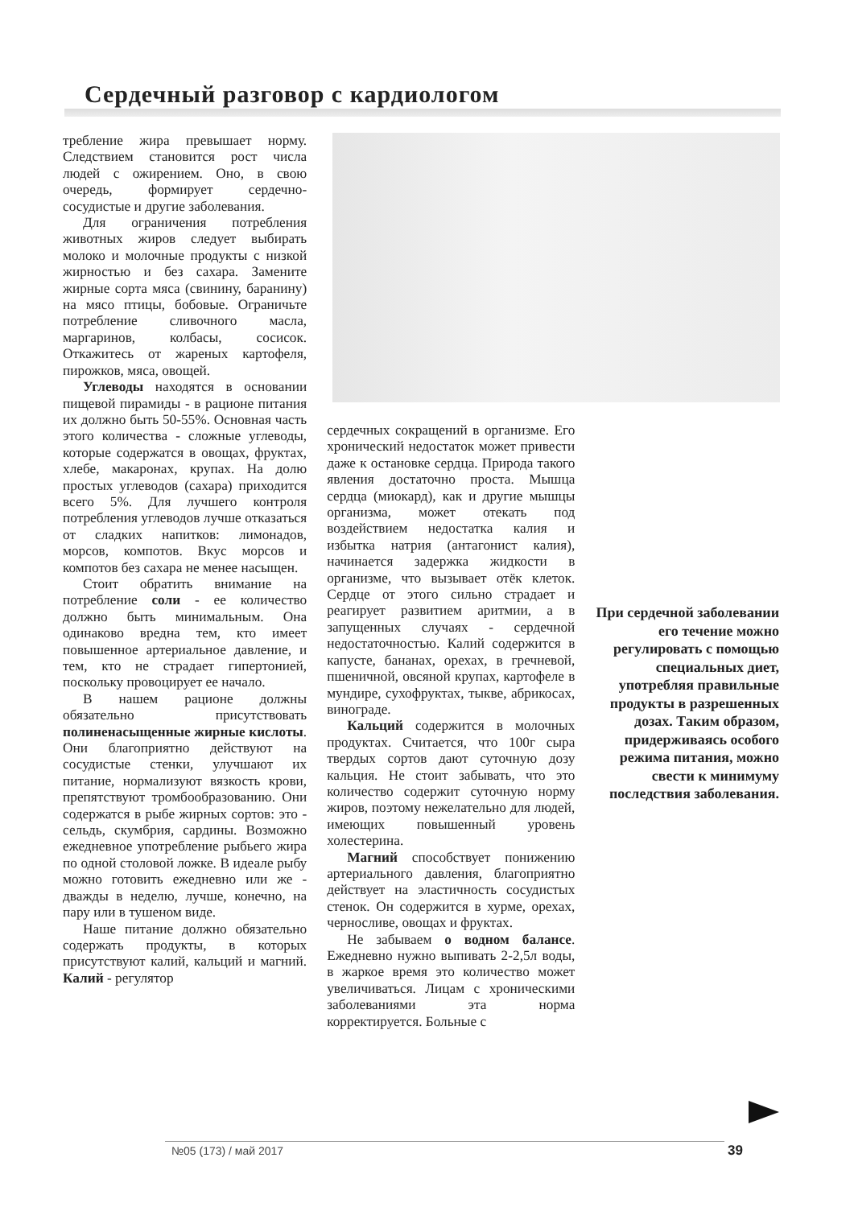Сердечный разговор с кардиологом
требление жира превышает норму. Следствием становится рост числа людей с ожирением. Оно, в свою очередь, формирует сердечно-сосудистые и другие заболевания.
Для ограничения потребления животных жиров следует выбирать молоко и молочные продукты с низкой жирностью и без сахара. Замените жирные сорта мяса (свинину, баранину) на мясо птицы, бобовые. Ограничьте потребление сливочного масла, маргаринов, колбасы, сосисок. Откажитесь от жареных картофеля, пирожков, мяса, овощей.
Углеводы находятся в основании пищевой пирамиды - в рационе питания их должно быть 50-55%. Основная часть этого количества - сложные углеводы, которые содержатся в овощах, фруктах, хлебе, макаронах, крупах. На долю простых углеводов (сахара) приходится всего 5%. Для лучшего контроля потребления углеводов лучше отказаться от сладких напитков: лимонадов, морсов, компотов. Вкус морсов и компотов без сахара не менее насыщен.
Стоит обратить внимание на потребление соли - ее количество должно быть минимальным. Она одинаково вредна тем, кто имеет повышенное артериальное давление, и тем, кто не страдает гипертонией, поскольку провоцирует ее начало.
В нашем рационе должны обязательно присутствовать полиненасыщенные жирные кислоты. Они благоприятно действуют на сосудистые стенки, улучшают их питание, нормализуют вязкость крови, препятствуют тромбообразованию. Они содержатся в рыбе жирных сортов: это - сельдь, скумбрия, сардины. Возможно ежедневное употребление рыбьего жира по одной столовой ложке. В идеале рыбу можно готовить ежедневно или же - дважды в неделю, лучше, конечно, на пару или в тушеном виде.
Наше питание должно обязательно содержать продукты, в которых присутствуют калий, кальций и магний. Калий - регулятор
сердечных сокращений в организме. Его хронический недостаток может привести даже к остановке сердца. Природа такого явления достаточно проста. Мышца сердца (миокард), как и другие мышцы организма, может отекать под воздействием недостатка калия и избытка натрия (антагонист калия), начинается задержка жидкости в организме, что вызывает отёк клеток. Сердце от этого сильно страдает и реагирует развитием аритмии, а в запущенных случаях - сердечной недостаточностью. Калий содержится в капусте, бананах, орехах, в гречневой, пшеничной, овсяной крупах, картофеле в мундире, сухофруктах, тыкве, абрикосах, винограде.
Кальций содержится в молочных продуктах. Считается, что 100г сыра твердых сортов дают суточную дозу кальция. Не стоит забывать, что это количество содержит суточную норму жиров, поэтому нежелательно для людей, имеющих повышенный уровень холестерина.
Магний способствует понижению артериального давления, благоприятно действует на эластичность сосудистых стенок. Он содержится в хурме, орехах, черносливе, овощах и фруктах.
Не забываем о водном балансе. Ежедневно нужно выпивать 2-2,5л воды, в жаркое время это количество может увеличиваться. Лицам с хроническими заболеваниями эта норма корректируется. Больные с
При сердечной заболевании его течение можно регулировать с помощью специальных диет, употребляя правильные продукты в разрешенных дозах. Таким образом, придерживаясь особого режима питания, можно свести к минимуму последствия заболевания.
№05 (173) / май 2017 39